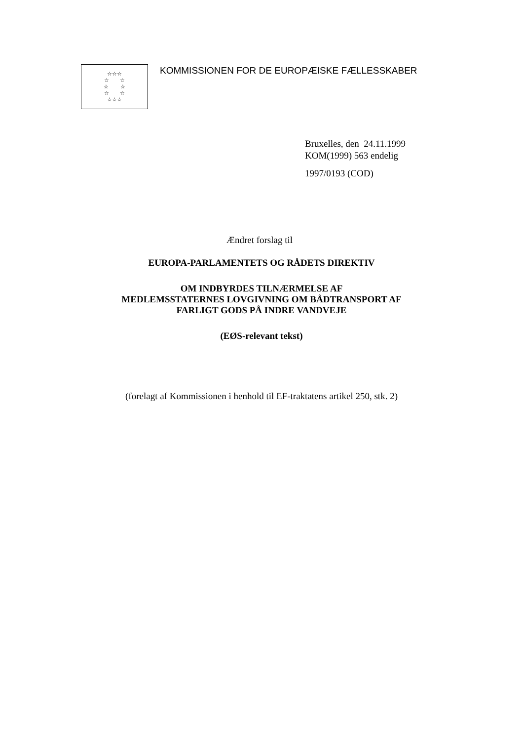☆☆☆
☆ ☆
☆ ☆
☆ ☆
☆☆☆
KOMMISSIONEN FOR DE EUROPÆISKE FÆLLESSKABER
Bruxelles, den 24.11.1999
KOM(1999) 563 endelig
1997/0193 (COD)
Ændret forslag til
EUROPA-PARLAMENTETS OG RÅDETS DIREKTIV
OM INDBYRDES TILNÆRMELSE AF
MEDLEMSSTATERNES LOVGIVNING OM BÅDTRANSPORT AF
FARLIGT GODS PÅ INDRE VANDVEJE
(EØS-relevant tekst)
(forelagt af Kommissionen i henhold til EF-traktatens artikel 250, stk. 2)